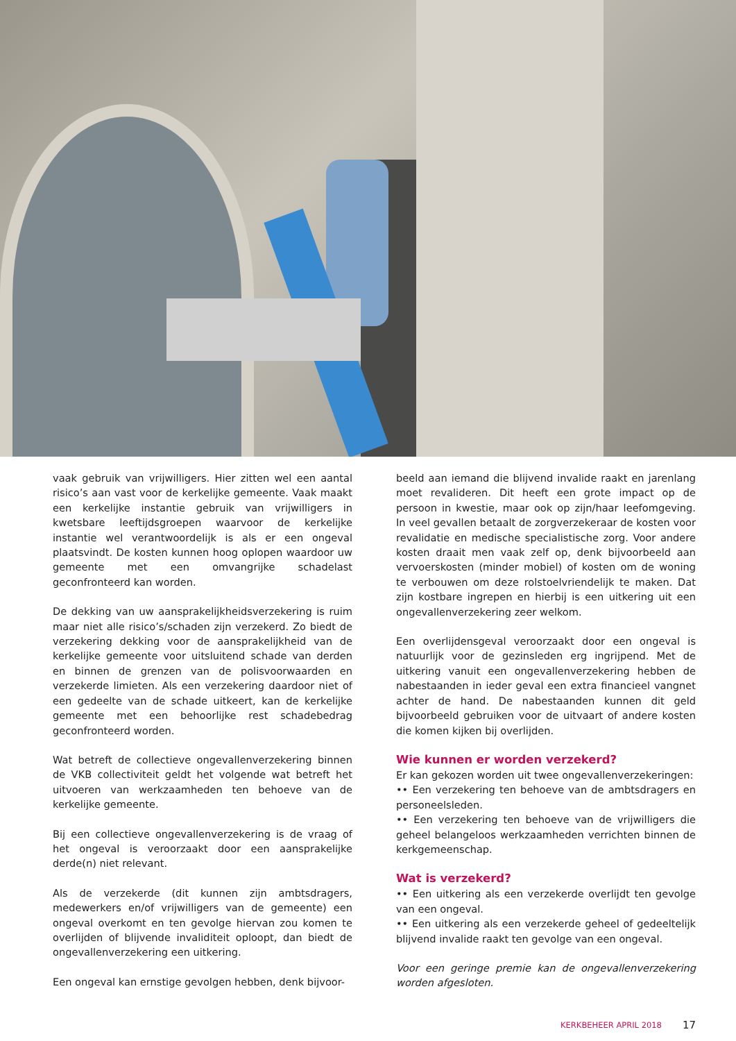vaak gebruik van vrijwilligers. Hier zitten wel een aantal risico’s aan vast voor de kerkelijke gemeente. Vaak maakt een kerkelijke instantie gebruik van vrijwilligers in kwetsbare leeftijdsgroepen waarvoor de kerkelijke instantie wel verantwoordelijk is als er een ongeval plaatsvindt. De kosten kunnen hoog oplopen waardoor uw gemeente met een omvangrijke schadelast geconfronteerd kan worden.
De dekking van uw aansprakelijkheidsverzekering is ruim maar niet alle risico’s/schaden zijn verzekerd. Zo biedt de verzekering dekking voor de aansprakelijkheid van de kerkelijke gemeente voor uitsluitend schade van derden en binnen de grenzen van de polisvoorwaarden en verzekerde limieten. Als een verzekering daardoor niet of een gedeelte van de schade uitkeert, kan de kerkelijke gemeente met een behoorlijke rest schadebedrag geconfronteerd worden.
Wat betreft de collectieve ongevallenverzekering binnen de VKB collectiviteit geldt het volgende wat betreft het uitvoeren van werkzaamheden ten behoeve van de kerkelijke gemeente.
Bij een collectieve ongevallenverzekering is de vraag of het ongeval is veroorzaakt door een aansprakelijke derde(n) niet relevant.
Als de verzekerde (dit kunnen zijn ambtsdragers, medewerkers en/of vrijwilligers van de gemeente) een ongeval overkomt en ten gevolge hiervan zou komen te overlijden of blijvende invaliditeit oploopt, dan biedt de ongevallenverzekering een uitkering.
Een ongeval kan ernstige gevolgen hebben, denk bijvoor-
beeld aan iemand die blijvend invalide raakt en jarenlang moet revalideren. Dit heeft een grote impact op de persoon in kwestie, maar ook op zijn/haar leefomgeving. In veel gevallen betaalt de zorgverzekeraar de kosten voor revalidatie en medische specialistische zorg. Voor andere kosten draait men vaak zelf op, denk bijvoorbeeld aan vervoerskosten (minder mobiel) of kosten om de woning te verbouwen om deze rolstoelvriendelijk te maken. Dat zijn kostbare ingrepen en hierbij is een uitkering uit een ongevallenverzekering zeer welkom.
Een overlijdensgeval veroorzaakt door een ongeval is natuurlijk voor de gezinsleden erg ingrijpend. Met de uitkering vanuit een ongevallenverzekering hebben de nabestaanden in ieder geval een extra financieel vangnet achter de hand. De nabestaanden kunnen dit geld bijvoorbeeld gebruiken voor de uitvaart of andere kosten die komen kijken bij overlijden.
Wie kunnen er worden verzekerd?
Er kan gekozen worden uit twee ongevallenverzekeringen:
•• Een verzekering ten behoeve van de ambtsdragers en personeelsleden.
•• Een verzekering ten behoeve van de vrijwilligers die geheel belangeloos werkzaamheden verrichten binnen de kerkgemeenschap.
Wat is verzekerd?
•• Een uitkering als een verzekerde overlijdt ten gevolge van een ongeval.
•• Een uitkering als een verzekerde geheel of gedeeltelijk blijvend invalide raakt ten gevolge van een ongeval.
Voor een geringe premie kan de ongevallenverzekering worden afgesloten.
KERKBEHEER APRIL 2018 17